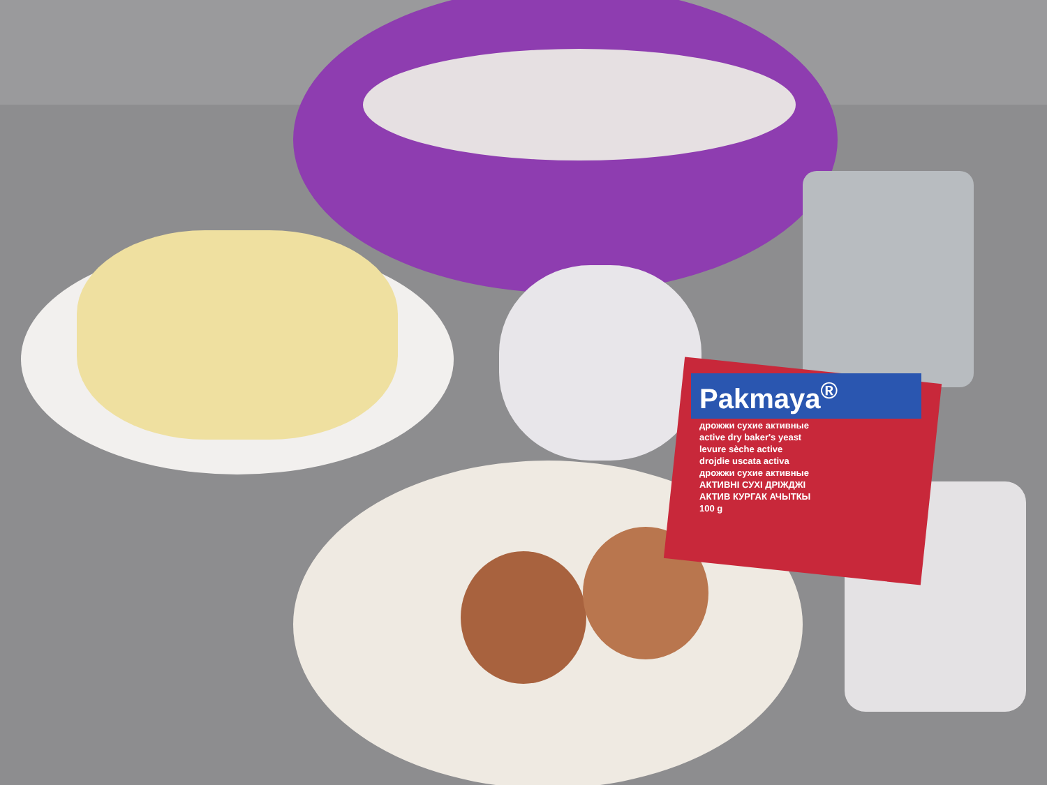Pakmaya<sup>®</sup>
дрожжи сухие активные
active dry baker's yeast
levure sèche active
drojdie uscata activa
дрожжи сухие активные
АКТИВНІ СУХІ ДРІЖДЖІ
АКТИВ КУРГАК АЧЫТКЫ
100 g